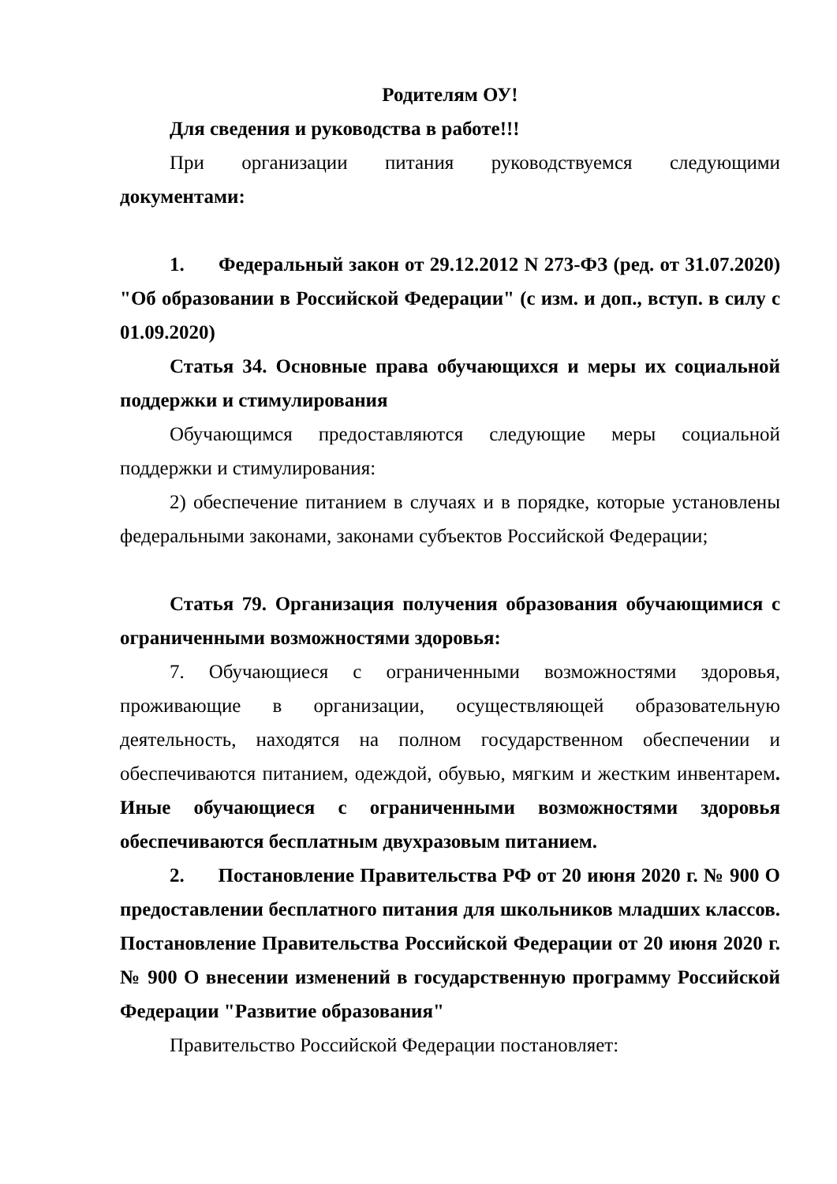Родителям ОУ!
Для сведения и руководства в работе!!!
При организации питания руководствуемся следующими документами:
1. Федеральный закон от 29.12.2012 N 273-ФЗ (ред. от 31.07.2020) "Об образовании в Российской Федерации" (с изм. и доп., вступ. в силу с 01.09.2020)
Статья 34. Основные права обучающихся и меры их социальной поддержки и стимулирования
Обучающимся предоставляются следующие меры социальной поддержки и стимулирования:
2) обеспечение питанием в случаях и в порядке, которые установлены федеральными законами, законами субъектов Российской Федерации;
Статья 79. Организация получения образования обучающимися с ограниченными возможностями здоровья:
7. Обучающиеся с ограниченными возможностями здоровья, проживающие в организации, осуществляющей образовательную деятельность, находятся на полном государственном обеспечении и обеспечиваются питанием, одеждой, обувью, мягким и жестким инвентарем. Иные обучающиеся с ограниченными возможностями здоровья обеспечиваются бесплатным двухразовым питанием.
2. Постановление Правительства РФ от 20 июня 2020 г. № 900 О предоставлении бесплатного питания для школьников младших классов. Постановление Правительства Российской Федерации от 20 июня 2020 г. № 900 О внесении изменений в государственную программу Российской Федерации "Развитие образования"
Правительство Российской Федерации постановляет: